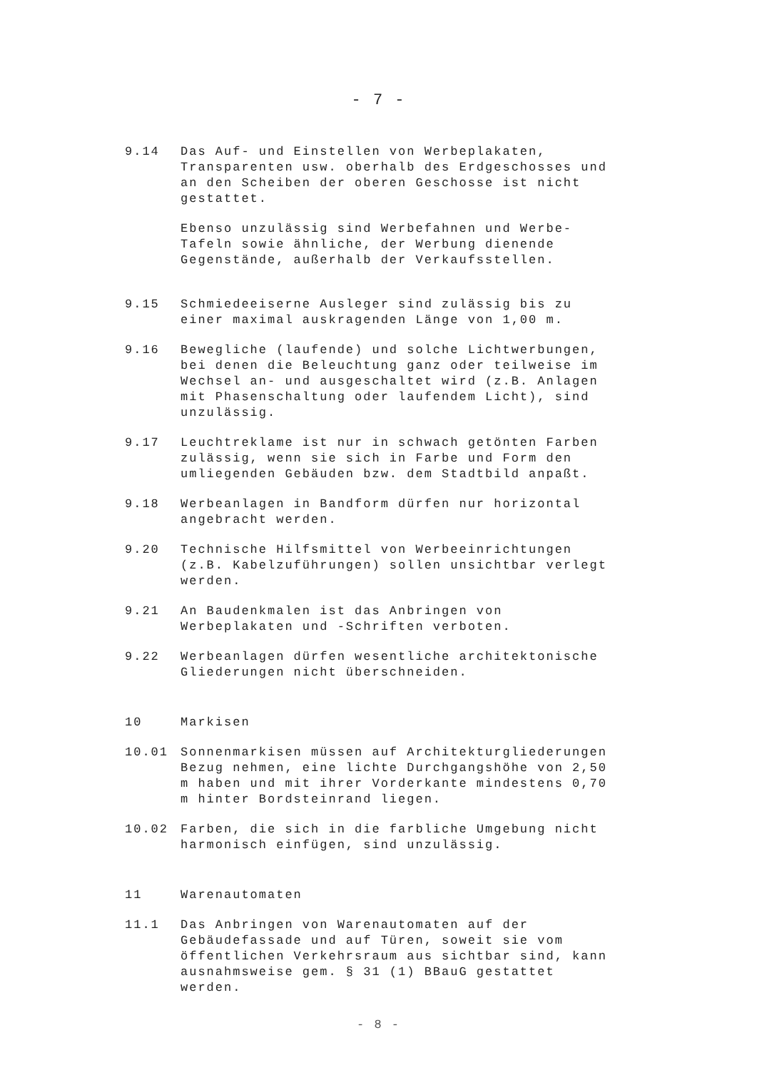- 7 -
9.14 Das Auf- und Einstellen von Werbeplakaten, Transparenten usw. oberhalb des Erdgeschosses und an den Scheiben der oberen Geschosse ist nicht gestattet.
Ebenso unzulässig sind Werbefahnen und Werbe-Tafeln sowie ähnliche, der Werbung dienende Gegenstände, außerhalb der Verkaufsstellen.
9.15 Schmiedeeiserne Ausleger sind zulässig bis zu einer maximal auskragenden Länge von 1,00 m.
9.16 Bewegliche (laufende) und solche Lichtwerbungen, bei denen die Beleuchtung ganz oder teilweise im Wechsel an- und ausgeschaltet wird (z.B. Anlagen mit Phasenschaltung oder laufendem Licht), sind unzulässig.
9.17 Leuchtreklame ist nur in schwach getönten Farben zulässig, wenn sie sich in Farbe und Form den umliegenden Gebäuden bzw. dem Stadtbild anpaßt.
9.18 Werbeanlagen in Bandform dürfen nur horizontal angebracht werden.
9.20 Technische Hilfsmittel von Werbeeinrichtungen (z.B. Kabelzuführungen) sollen unsichtbar verlegt werden.
9.21 An Baudenkmalen ist das Anbringen von Werbeplakaten und -Schriften verboten.
9.22 Werbeanlagen dürfen wesentliche architektonische Gliederungen nicht überschneiden.
10 Markisen
10.01 Sonnenmarkisen müssen auf Architekturgliederungen Bezug nehmen, eine lichte Durchgangshöhe von 2,50 m haben und mit ihrer Vorderkante mindestens 0,70 m hinter Bordsteinrand liegen.
10.02 Farben, die sich in die farbliche Umgebung nicht harmonisch einfügen, sind unzulässig.
11 Warenautomaten
11.1 Das Anbringen von Warenautomaten auf der Gebäudefassade und auf Türen, soweit sie vom öffentlichen Verkehrsraum aus sichtbar sind, kann ausnahmsweise gem. § 31 (1) BBauG gestattet werden.
- 8 -